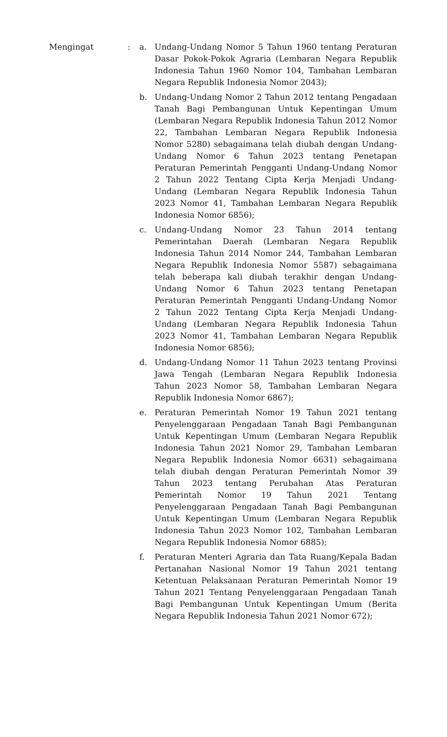Mengingat : a. Undang-Undang Nomor 5 Tahun 1960 tentang Peraturan Dasar Pokok-Pokok Agraria (Lembaran Negara Republik Indonesia Tahun 1960 Nomor 104, Tambahan Lembaran Negara Republik Indonesia Nomor 2043);
b. Undang-Undang Nomor 2 Tahun 2012 tentang Pengadaan Tanah Bagi Pembangunan Untuk Kepentingan Umum (Lembaran Negara Republik Indonesia Tahun 2012 Nomor 22, Tambahan Lembaran Negara Republik Indonesia Nomor 5280) sebagaimana telah diubah dengan Undang-Undang Nomor 6 Tahun 2023 tentang Penetapan Peraturan Pemerintah Pengganti Undang-Undang Nomor 2 Tahun 2022 Tentang Cipta Kerja Menjadi Undang-Undang (Lembaran Negara Republik Indonesia Tahun 2023 Nomor 41, Tambahan Lembaran Negara Republik Indonesia Nomor 6856);
c. Undang-Undang Nomor 23 Tahun 2014 tentang Pemerintahan Daerah (Lembaran Negara Republik Indonesia Tahun 2014 Nomor 244, Tambahan Lembaran Negara Republik Indonesia Nomor 5587) sebagaimana telah beberapa kali diubah terakhir dengan Undang-Undang Nomor 6 Tahun 2023 tentang Penetapan Peraturan Pemerintah Pengganti Undang-Undang Nomor 2 Tahun 2022 Tentang Cipta Kerja Menjadi Undang-Undang (Lembaran Negara Republik Indonesia Tahun 2023 Nomor 41, Tambahan Lembaran Negara Republik Indonesia Nomor 6856);
d. Undang-Undang Nomor 11 Tahun 2023 tentang Provinsi Jawa Tengah (Lembaran Negara Republik Indonesia Tahun 2023 Nomor 58, Tambahan Lembaran Negara Republik Indonesia Nomor 6867);
e. Peraturan Pemerintah Nomor 19 Tahun 2021 tentang Penyelenggaraan Pengadaan Tanah Bagi Pembangunan Untuk Kepentingan Umum (Lembaran Negara Republik Indonesia Tahun 2021 Nomor 29, Tambahan Lembaran Negara Republik Indonesia Nomor 6631) sebagaimana telah diubah dengan Peraturan Pemerintah Nomor 39 Tahun 2023 tentang Perubahan Atas Peraturan Pemerintah Nomor 19 Tahun 2021 Tentang Penyelenggaraan Pengadaan Tanah Bagi Pembangunan Untuk Kepentingan Umum (Lembaran Negara Republik Indonesia Tahun 2023 Nomor 102, Tambahan Lembaran Negara Republik Indonesia Nomor 6885);
f. Peraturan Menteri Agraria dan Tata Ruang/Kepala Badan Pertanahan Nasional Nomor 19 Tahun 2021 tentang Ketentuan Pelaksanaan Peraturan Pemerintah Nomor 19 Tahun 2021 Tentang Penyelenggaraan Pengadaan Tanah Bagi Pembangunan Untuk Kepentingan Umum (Berita Negara Republik Indonesia Tahun 2021 Nomor 672);